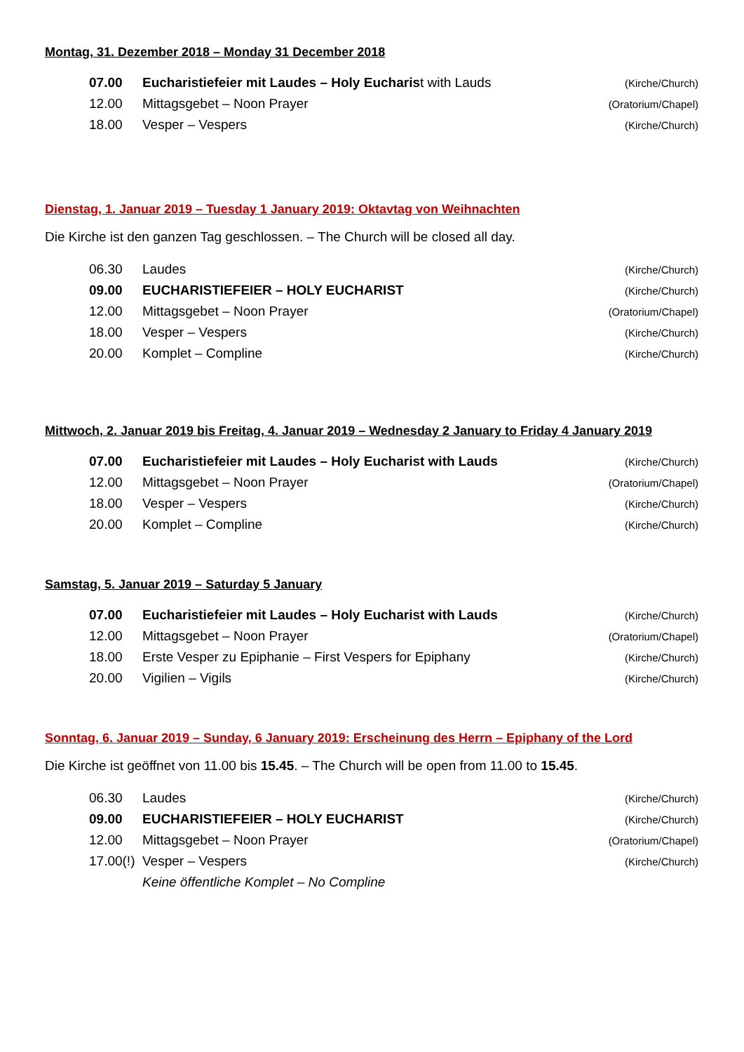Montag, 31. Dezember 2018 – Monday 31 December 2018
| 07.00 | Eucharistiefeier mit Laudes – Holy Eucharis t with Lauds | (Kirche/Church) |
| 12.00 | Mittagsgebet – Noon Prayer | (Oratorium/Chapel) |
| 18.00 | Vesper – Vespers | (Kirche/Church) |
Dienstag, 1. Januar 2019 – Tuesday 1 January 2019: Oktavtag von Weihnachten
Die Kirche ist den ganzen Tag geschlossen. – The Church will be closed all day.
| 06.30 | Laudes | (Kirche/Church) |
| 09.00 | EUCHARISTIEFEIER – HOLY EUCHARIST | (Kirche/Church) |
| 12.00 | Mittagsgebet – Noon Prayer | (Oratorium/Chapel) |
| 18.00 | Vesper – Vespers | (Kirche/Church) |
| 20.00 | Komplet – Compline | (Kirche/Church) |
Mittwoch, 2. Januar 2019 bis Freitag, 4. Januar 2019 – Wednesday 2 January to Friday 4 January 2019
| 07.00 | Eucharistiefeier mit Laudes – Holy Eucharist with Lauds | (Kirche/Church) |
| 12.00 | Mittagsgebet – Noon Prayer | (Oratorium/Chapel) |
| 18.00 | Vesper – Vespers | (Kirche/Church) |
| 20.00 | Komplet – Compline | (Kirche/Church) |
Samstag, 5. Januar 2019 – Saturday 5 January
| 07.00 | Eucharistiefeier mit Laudes – Holy Eucharist with Lauds | (Kirche/Church) |
| 12.00 | Mittagsgebet – Noon Prayer | (Oratorium/Chapel) |
| 18.00 | Erste Vesper zu Epiphanie – First Vespers for Epiphany | (Kirche/Church) |
| 20.00 | Vigilien – Vigils | (Kirche/Church) |
Sonntag, 6. Januar 2019 – Sunday, 6 January 2019: Erscheinung des Herrn – Epiphany of the Lord
Die Kirche ist geöffnet von 11.00 bis 15.45. – The Church will be open from 11.00 to 15.45.
| 06.30 | Laudes | (Kirche/Church) |
| 09.00 | EUCHARISTIEFEIER – HOLY EUCHARIST | (Kirche/Church) |
| 12.00 | Mittagsgebet – Noon Prayer | (Oratorium/Chapel) |
| 17.00(!) | Vesper – Vespers | (Kirche/Church) |
| | Keine öffentliche Komplet – No Compline | |